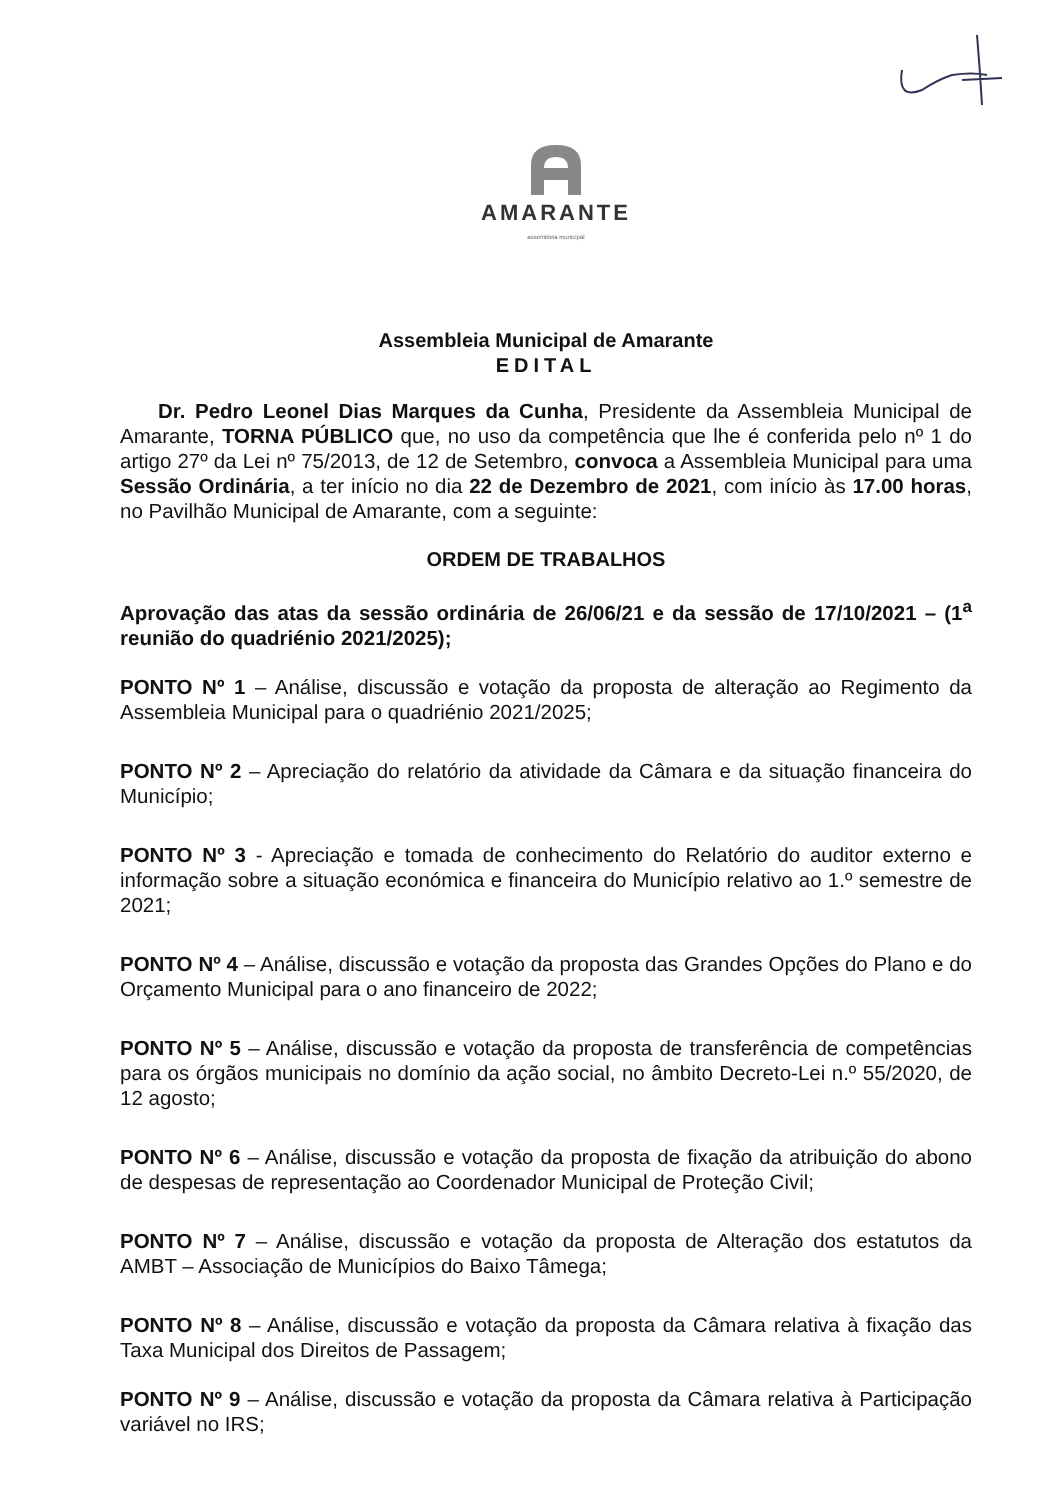AMARANTE
assembleia municipal
Assembleia Municipal de Amarante
EDITAL
Dr. Pedro Leonel Dias Marques da Cunha, Presidente da Assembleia Municipal de Amarante, TORNA PÚBLICO que, no uso da competência que lhe é conferida pelo nº 1 do artigo 27º da Lei nº 75/2013, de 12 de Setembro, convoca a Assembleia Municipal para uma Sessão Ordinária, a ter início no dia 22 de Dezembro de 2021, com início às 17.00 horas, no Pavilhão Municipal de Amarante, com a seguinte:
ORDEM DE TRABALHOS
Aprovação das atas da sessão ordinária de 26/06/21 e da sessão de 17/10/2021 – (1<sup>a</sup> reunião do quadriénio 2021/2025);
PONTO Nº 1 – Análise, discussão e votação da proposta de alteração ao Regimento da Assembleia Municipal para o quadriénio 2021/2025;
PONTO Nº 2 – Apreciação do relatório da atividade da Câmara e da situação financeira do Município;
PONTO Nº 3 - Apreciação e tomada de conhecimento do Relatório do auditor externo e informação sobre a situação económica e financeira do Município relativo ao 1.º semestre de 2021;
PONTO Nº 4 – Análise, discussão e votação da proposta das Grandes Opções do Plano e do Orçamento Municipal para o ano financeiro de 2022;
PONTO Nº 5 – Análise, discussão e votação da proposta de transferência de competências para os órgãos municipais no domínio da ação social, no âmbito Decreto-Lei n.º 55/2020, de 12 agosto;
PONTO Nº 6 – Análise, discussão e votação da proposta de fixação da atribuição do abono de despesas de representação ao Coordenador Municipal de Proteção Civil;
PONTO Nº 7 – Análise, discussão e votação da proposta de Alteração dos estatutos da AMBT – Associação de Municípios do Baixo Tâmega;
PONTO Nº 8 – Análise, discussão e votação da proposta da Câmara relativa à fixação das Taxa Municipal dos Direitos de Passagem;
PONTO Nº 9 – Análise, discussão e votação da proposta da Câmara relativa à Participação variável no IRS;